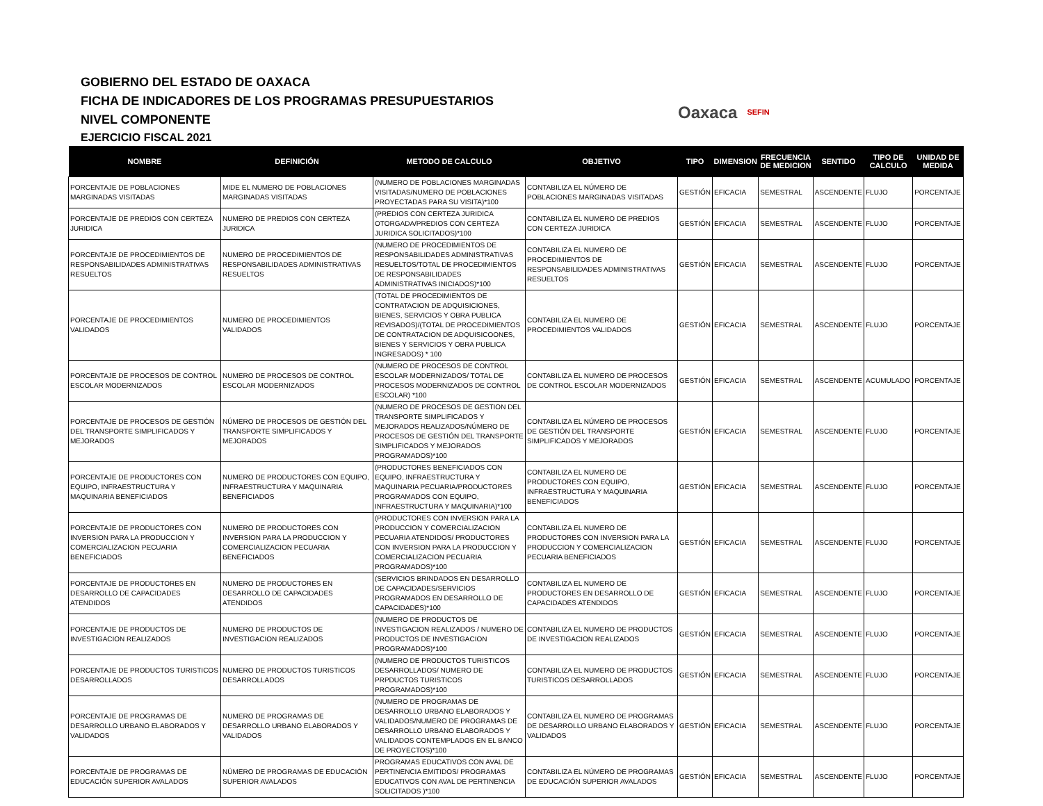GOBIERNO DEL ESTADO DE OAXACA
FICHA DE INDICADORES DE LOS PROGRAMAS PRESUPUESTARIOS
NIVEL COMPONENTE
EJERCICIO FISCAL 2021
Oaxaca SEFIN
| NOMBRE | DEFINICIÓN | METODO DE CALCULO | OBJETIVO | TIPO | DIMENSION | FRECUENCIA DE MEDICION | SENTIDO | TIPO DE CALCULO | UNIDAD DE MEDIDA |
| --- | --- | --- | --- | --- | --- | --- | --- | --- | --- |
| PORCENTAJE DE POBLACIONES MARGINADAS VISITADAS | MIDE EL NUMERO DE POBLACIONES MARGINADAS VISITADAS | (NUMERO DE POBLACIONES MARGINADAS VISITADAS/NUMERO DE POBLACIONES PROYECTADAS PARA SU VISITA)*100 | CONTABILIZA EL NÚMERO DE POBLACIONES MARGINADAS VISITADAS | GESTIÓN | EFICACIA | SEMESTRAL | ASCENDENTE | FLUJO | PORCENTAJE |
| PORCENTAJE DE PREDIOS CON CERTEZA JURIDICA | NUMERO DE PREDIOS CON CERTEZA JURIDICA | (PREDIOS CON CERTEZA JURIDICA OTORGADA/PREDIOS CON CERTEZA JURIDICA SOLICITADOS)*100 | CONTABILIZA EL NUMERO DE PREDIOS CON CERTEZA JURIDICA | GESTIÓN | EFICACIA | SEMESTRAL | ASCENDENTE | FLUJO | PORCENTAJE |
| PORCENTAJE DE PROCEDIMIENTOS DE RESPONSABILIDADES ADMINISTRATIVAS RESUELTOS | NUMERO DE PROCEDIMIENTOS DE RESPONSABILIDADES ADMINISTRATIVAS RESUELTOS | (NUMERO DE PROCEDIMIENTOS DE RESPONSABILIDADES ADMINISTRATIVAS RESUELTOS/TOTAL DE PROCEDIMIENTOS DE RESPONSABILIDADES ADMINISTRATIVAS INICIADOS)*100 | CONTABILIZA EL NUMERO DE PROCEDIMIENTOS DE RESPONSABILIDADES ADMINISTRATIVAS RESUELTOS | GESTIÓN | EFICACIA | SEMESTRAL | ASCENDENTE | FLUJO | PORCENTAJE |
| PORCENTAJE DE PROCEDIMIENTOS VALIDADOS | NUMERO DE PROCEDIMIENTOS VALIDADOS | (TOTAL DE PROCEDIMIENTOS DE CONTRATACION DE ADQUISICIONES, BIENES, SERVICIOS Y OBRA PUBLICA REVISADOS)/(TOTAL DE PROCEDIMIENTOS DE CONTRATACION DE ADQUISICOONES, BIENES Y SERVICIOS Y OBRA PUBLICA INGRESADOS) * 100 | CONTABILIZA EL NUMERO DE PROCEDIMIENTOS VALIDADOS | GESTIÓN | EFICACIA | SEMESTRAL | ASCENDENTE | FLUJO | PORCENTAJE |
| PORCENTAJE DE PROCESOS DE CONTROL ESCOLAR MODERNIZADOS | NUMERO DE PROCESOS DE CONTROL ESCOLAR MODERNIZADOS | (NUMERO DE PROCESOS DE CONTROL ESCOLAR MODERNIZADOS/ TOTAL DE PROCESOS MODERNIZADOS DE CONTROL ESCOLAR) *100 | CONTABILIZA EL NUMERO DE PROCESOS DE CONTROL ESCOLAR MODERNIZADOS | GESTIÓN | EFICACIA | SEMESTRAL | ASCENDENTE | ACUMULADO | PORCENTAJE |
| PORCENTAJE DE PROCESOS DE GESTIÓN DEL TRANSPORTE SIMPLIFICADOS Y MEJORADOS | NÚMERO DE PROCESOS DE GESTIÓN DEL TRANSPORTE SIMPLIFICADOS Y MEJORADOS | (NUMERO DE PROCESOS DE GESTION DEL TRANSPORTE SIMPLIFICADOS Y MEJORADOS REALIZADOS/NÚMERO DE PROCESOS DE GESTIÓN DEL TRANSPORTE SIMPLIFICADOS Y MEJORADOS PROGRAMADOS)*100 | CONTABILIZA EL NÚMERO DE PROCESOS DE GESTIÓN DEL TRANSPORTE SIMPLIFICADOS Y MEJORADOS | GESTIÓN | EFICACIA | SEMESTRAL | ASCENDENTE | FLUJO | PORCENTAJE |
| PORCENTAJE DE PRODUCTORES CON EQUIPO, INFRAESTRUCTURA Y MAQUINARIA BENEFICIADOS | NUMERO DE PRODUCTORES CON EQUIPO, INFRAESTRUCTURA Y MAQUINARIA BENEFICIADOS | (PRODUCTORES BENEFICIADOS CON EQUIPO, INFRAESTRUCTURA Y MAQUINARIA PECUARIA/PRODUCTORES PROGRAMADOS CON EQUIPO, INFRAESTRUCTURA Y MAQUINARIA)*100 | CONTABILIZA EL NUMERO DE PRODUCTORES CON EQUIPO, INFRAESTRUCTURA Y MAQUINARIA BENEFICIADOS | GESTIÓN | EFICACIA | SEMESTRAL | ASCENDENTE | FLUJO | PORCENTAJE |
| PORCENTAJE DE PRODUCTORES CON INVERSION PARA LA PRODUCCION Y COMERCIALIZACION PECUARIA BENEFICIADOS | NUMERO DE PRODUCTORES CON INVERSION PARA LA PRODUCCION Y COMERCIALIZACION PECUARIA BENEFICIADOS | (PRODUCTORES CON INVERSION PARA LA PRODUCCION Y COMERCIALIZACION PECUARIA ATENDIDOS/ PRODUCTORES CON INVERSION PARA LA PRODUCCION Y COMERCIALIZACION PECUARIA PROGRAMADOS)*100 | CONTABILIZA EL NUMERO DE PRODUCTORES CON INVERSION PARA LA PRODUCCION Y COMERCIALIZACION PECUARIA BENEFICIADOS | GESTIÓN | EFICACIA | SEMESTRAL | ASCENDENTE | FLUJO | PORCENTAJE |
| PORCENTAJE DE PRODUCTORES EN DESARROLLO DE CAPACIDADES ATENDIDOS | NUMERO DE PRODUCTORES EN DESARROLLO DE CAPACIDADES ATENDIDOS | (SERVICIOS BRINDADOS EN DESARROLLO DE CAPACIDADES/SERVICIOS PROGRAMADOS EN DESARROLLO DE CAPACIDADES)*100 | CONTABILIZA EL NUMERO DE PRODUCTORES EN DESARROLLO DE CAPACIDADES ATENDIDOS | GESTIÓN | EFICACIA | SEMESTRAL | ASCENDENTE | FLUJO | PORCENTAJE |
| PORCENTAJE DE PRODUCTOS DE INVESTIGACION REALIZADOS | NUMERO DE PRODUCTOS DE INVESTIGACION REALIZADOS | (NUMERO DE PRODUCTOS DE INVESTIGACION REALIZADOS / NUMERO DE PRODUCTOS DE INVESTIGACION PROGRAMADOS)*100 | CONTABILIZA EL NUMERO DE PRODUCTOS DE INVESTIGACION REALIZADOS | GESTIÓN | EFICACIA | SEMESTRAL | ASCENDENTE | FLUJO | PORCENTAJE |
| PORCENTAJE DE PRODUCTOS TURISTICOS DESARROLLADOS | NUMERO DE PRODUCTOS TURISTICOS DESARROLLADOS | (NUMERO DE PRODUCTOS TURISTICOS DESARROLLADOS/ NUMERO DE PRPDUCTOS TURISTICOS PROGRAMADOS)*100 | CONTABILIZA EL NUMERO DE PRODUCTOS TURISTICOS DESARROLLADOS | GESTIÓN | EFICACIA | SEMESTRAL | ASCENDENTE | FLUJO | PORCENTAJE |
| PORCENTAJE DE PROGRAMAS DE DESARROLLO URBANO ELABORADOS Y VALIDADOS | NUMERO DE PROGRAMAS DE DESARROLLO URBANO ELABORADOS Y VALIDADOS | (NUMERO DE PROGRAMAS DE DESARROLLO URBANO ELABORADOS Y VALIDADOS/NUMERO DE PROGRAMAS DE DESARROLLO URBANO ELABORADOS Y VALIDADOS CONTEMPLADOS EN EL BANCO DE PROYECTOS)*100 | CONTABILIZA EL NUMERO DE PROGRAMAS DE DESARROLLO URBANO ELABORADOS Y VALIDADOS | GESTIÓN | EFICACIA | SEMESTRAL | ASCENDENTE | FLUJO | PORCENTAJE |
| PORCENTAJE DE PROGRAMAS DE EDUCACIÓN SUPERIOR AVALADOS | NÚMERO DE PROGRAMAS DE EDUCACIÓN SUPERIOR AVALADOS | PROGRAMAS EDUCATIVOS CON AVAL DE PERTINENCIA EMITIDOS/ PROGRAMAS EDUCATIVOS CON AVAL DE PERTINENCIA SOLICITADOS )*100 | CONTABILIZA EL NÚMERO DE PROGRAMAS DE EDUCACIÓN SUPERIOR AVALADOS | GESTIÓN | EFICACIA | SEMESTRAL | ASCENDENTE | FLUJO | PORCENTAJE |